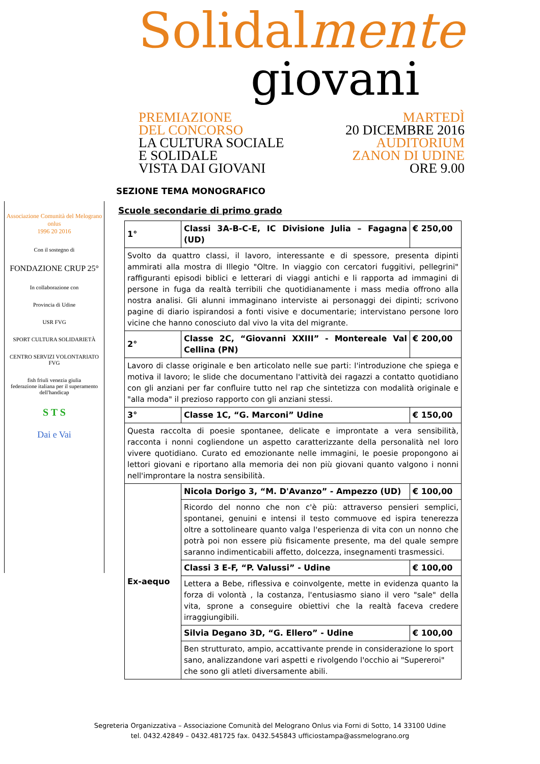Solidalmente
giovani
PREMIAZIONE
DEL CONCORSO
LA CULTURA SOCIALE
E SOLIDALE
VISTA DAI GIOVANI
MARTEDÌ
20 DICEMBRE 2016
AUDITORIUM
ZANON DI UDINE
ORE 9.00
Associazione Comunità del Melograno onlus
1996 20 2016
Con il sostegno di
FONDAZIONE CRUP 25°
In collaborazione con
Provincia di Udine
USR FVG
SPORT CULTURA SOLIDARIETÀ
CENTRO SERVIZI VOLONTARIATO FVG
fish friuli venezia giulia
federazione italiana per il superamento dell'handicap
S T S
Dai e Vai
SEZIONE TEMA MONOGRAFICO
Scuole secondarie di primo grado
| 1° | Classi 3A-B-C-E, IC Divisione Julia – Fagagna (UD) | € 250,00 |
| Svolto da quattro classi, il lavoro, interessante e di spessore, presenta dipinti ammirati alla mostra di Illegio "Oltre. In viaggio con cercatori fuggitivi, pellegrini" raffiguranti episodi biblici e letterari di viaggi antichi e li rapporta ad immagini di persone in fuga da realtà terribili che quotidianamente i mass media offrono alla nostra analisi. Gli alunni immaginano interviste ai personaggi dei dipinti; scrivono pagine di diario ispirandosi a fonti visive e documentarie; intervistano persone loro vicine che hanno conosciuto dal vivo la vita del migrante. | | |
| 2° | Classe 2C, “Giovanni XXIII” - Montereale Val Cellina (PN) | € 200,00 |
| Lavoro di classe originale e ben articolato nelle sue parti: l'introduzione che spiega e motiva il lavoro; le slide che documentano l'attività dei ragazzi a contatto quotidiano con gli anziani per far confluire tutto nel rap che sintetizza con modalità originale e "alla moda" il prezioso rapporto con gli anziani stessi. | | |
| 3° | Classe 1C, “G. Marconi” Udine | € 150,00 |
| Questa raccolta di poesie spontanee, delicate e improntate a vera sensibilità, racconta i nonni cogliendone un aspetto caratterizzante della personalità nel loro vivere quotidiano. Curato ed emozionante nelle immagini, le poesie propongono ai lettori giovani e riportano alla memoria dei non più giovani quanto valgono i nonni nell'improntare la nostra sensibilità. | | |
| Ex-aequo | Nicola Dorigo 3, “M. D'Avanzo” - Ampezzo (UD) | € 100,00 |
| | Ricordo del nonno che non c'è più: attraverso pensieri semplici, spontanei, genuini e intensi il testo commuove ed ispira tenerezza oltre a sottolineare quanto valga l'esperienza di vita con un nonno che potrà poi non essere più fisicamente presente, ma del quale sempre saranno indimenticabili affetto, dolcezza, insegnamenti trasmessici. | |
| | Classi 3 E-F, “P. Valussi” - Udine | € 100,00 |
| | Lettera a Bebe, riflessiva e coinvolgente, mette in evidenza quanto la forza di volontà , la costanza, l'entusiasmo siano il vero "sale" della vita, sprone a conseguire obiettivi che la realtà faceva credere irraggiungibili. | |
| | Silvia Degano 3D, “G. Ellero” - Udine | € 100,00 |
| | Ben strutturato, ampio, accattivante prende in considerazione lo sport sano, analizzandone vari aspetti e rivolgendo l'occhio ai "Supereroi" che sono gli atleti diversamente abili. | |
Segreteria Organizzativa – Associazione Comunità del Melograno Onlus via Forni di Sotto, 14 33100 Udine
tel. 0432.42849 – 0432.481725 fax. 0432.545843 ufficiostampa@assmelograno.org